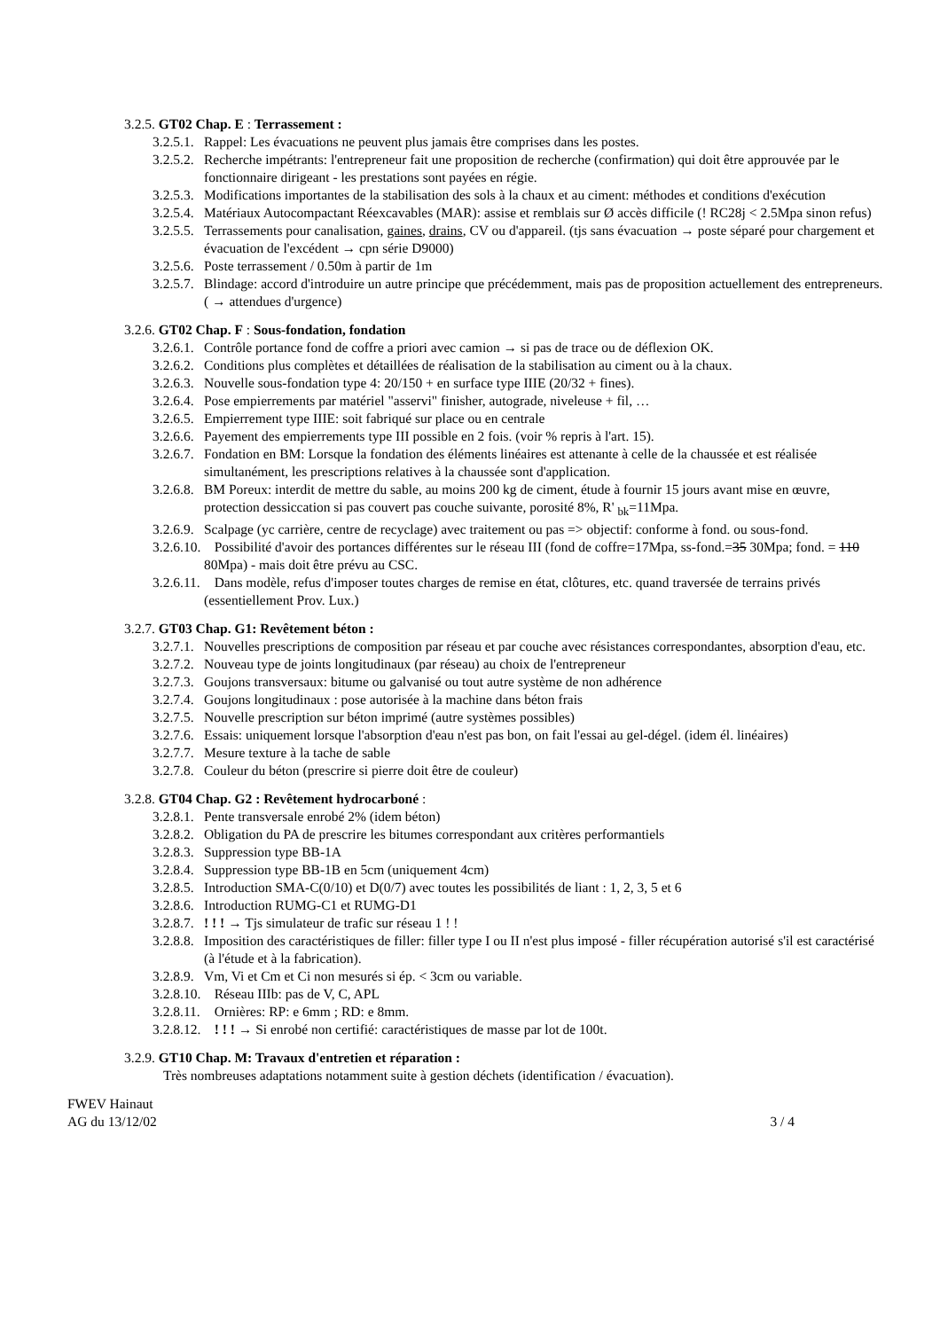3.2.5. GT02 Chap. E : Terrassement :
3.2.5.1. Rappel: Les évacuations ne peuvent plus jamais être comprises dans les postes.
3.2.5.2. Recherche impétrants: l'entrepreneur fait une proposition de recherche (confirmation) qui doit être approuvée par le fonctionnaire dirigeant - les prestations sont payées en régie.
3.2.5.3. Modifications importantes de la stabilisation des sols à la chaux et au ciment: méthodes et conditions d'exécution
3.2.5.4. Matériaux Autocompactant Réexcavables (MAR): assise et remblais sur Ø accès difficile (! RC28j < 2.5Mpa sinon refus)
3.2.5.5. Terrassements pour canalisation, gaines, drains, CV ou d'appareil. (tjs sans évacuation → poste séparé pour chargement et évacuation de l'excédent → cpn série D9000)
3.2.5.6. Poste terrassement / 0.50m à partir de 1m
3.2.5.7. Blindage: accord d'introduire un autre principe que précédemment, mais pas de proposition actuellement des entrepreneurs. ( → attendues d'urgence)
3.2.6. GT02 Chap. F : Sous-fondation, fondation
3.2.6.1. Contrôle portance fond de coffre a priori avec camion → si pas de trace ou de déflexion OK.
3.2.6.2. Conditions plus complètes et détaillées de réalisation de la stabilisation au ciment ou à la chaux.
3.2.6.3. Nouvelle sous-fondation type 4: 20/150 + en surface type IIIE (20/32 + fines).
3.2.6.4. Pose empierrements par matériel "asservi" finisher, autograde, niveleuse + fil, …
3.2.6.5. Empierrement type IIIE: soit fabriqué sur place ou en centrale
3.2.6.6. Payement des empierrements type III possible en 2 fois. (voir % repris à l'art. 15).
3.2.6.7. Fondation en BM: Lorsque la fondation des éléments linéaires est attenante à celle de la chaussée et est réalisée simultanément, les prescriptions relatives à la chaussée sont d'application.
3.2.6.8. BM Poreux: interdit de mettre du sable, au moins 200 kg de ciment, étude à fournir 15 jours avant mise en œuvre, protection dessiccation si pas couvert pas couche suivante, porosité 8%, R' <sub>bk</sub>=11Mpa.
3.2.6.9. Scalpage (yc carrière, centre de recyclage) avec traitement ou pas => objectif: conforme à fond. ou sous-fond.
3.2.6.10. Possibilité d'avoir des portances différentes sur le réseau III (fond de coffre=17Mpa, ss-fond.=35 30Mpa; fond. = 110 80Mpa) - mais doit être prévu au CSC.
3.2.6.11. Dans modèle, refus d'imposer toutes charges de remise en état, clôtures, etc. quand traversée de terrains privés (essentiellement Prov. Lux.)
3.2.7. GT03 Chap. G1: Revêtement béton :
3.2.7.1. Nouvelles prescriptions de composition par réseau et par couche avec résistances correspondantes, absorption d'eau, etc.
3.2.7.2. Nouveau type de joints longitudinaux (par réseau) au choix de l'entrepreneur
3.2.7.3. Goujons transversaux: bitume ou galvanisé ou tout autre système de non adhérence
3.2.7.4. Goujons longitudinaux : pose autorisée à la machine dans béton frais
3.2.7.5. Nouvelle prescription sur béton imprimé (autre systèmes possibles)
3.2.7.6. Essais: uniquement lorsque l'absorption d'eau n'est pas bon, on fait l'essai au gel-dégel. (idem él. linéaires)
3.2.7.7. Mesure texture à la tache de sable
3.2.7.8. Couleur du béton (prescrire si pierre doit être de couleur)
3.2.8. GT04 Chap. G2 : Revêtement hydrocarboné :
3.2.8.1. Pente transversale enrobé 2% (idem béton)
3.2.8.2. Obligation du PA de prescrire les bitumes correspondant aux critères performantiels
3.2.8.3. Suppression type BB-1A
3.2.8.4. Suppression type BB-1B en 5cm (uniquement 4cm)
3.2.8.5. Introduction SMA-C(0/10) et D(0/7) avec toutes les possibilités de liant : 1, 2, 3, 5 et 6
3.2.8.6. Introduction RUMG-C1 et RUMG-D1
3.2.8.7.! ! ! → Tjs simulateur de trafic sur réseau 1 ! !
3.2.8.8. Imposition des caractéristiques de filler: filler type I ou II n'est plus imposé - filler récupération autorisé s'il est caractérisé (à l'étude et à la fabrication).
3.2.8.9. Vm, Vi et Cm et Ci non mesurés si ép. < 3cm ou variable.
3.2.8.10. Réseau IIIb: pas de V, C, APL
3.2.8.11. Ornières: RP: e 6mm ; RD: e 8mm.
3.2.8.12. ! ! ! → Si enrobé non certifié: caractéristiques de masse par lot de 100t.
3.2.9. GT10 Chap. M: Travaux d'entretien et réparation :
Très nombreuses adaptations notamment suite à gestion déchets (identification / évacuation).
FWEV Hainaut
AG du 13/12/02 3 / 4